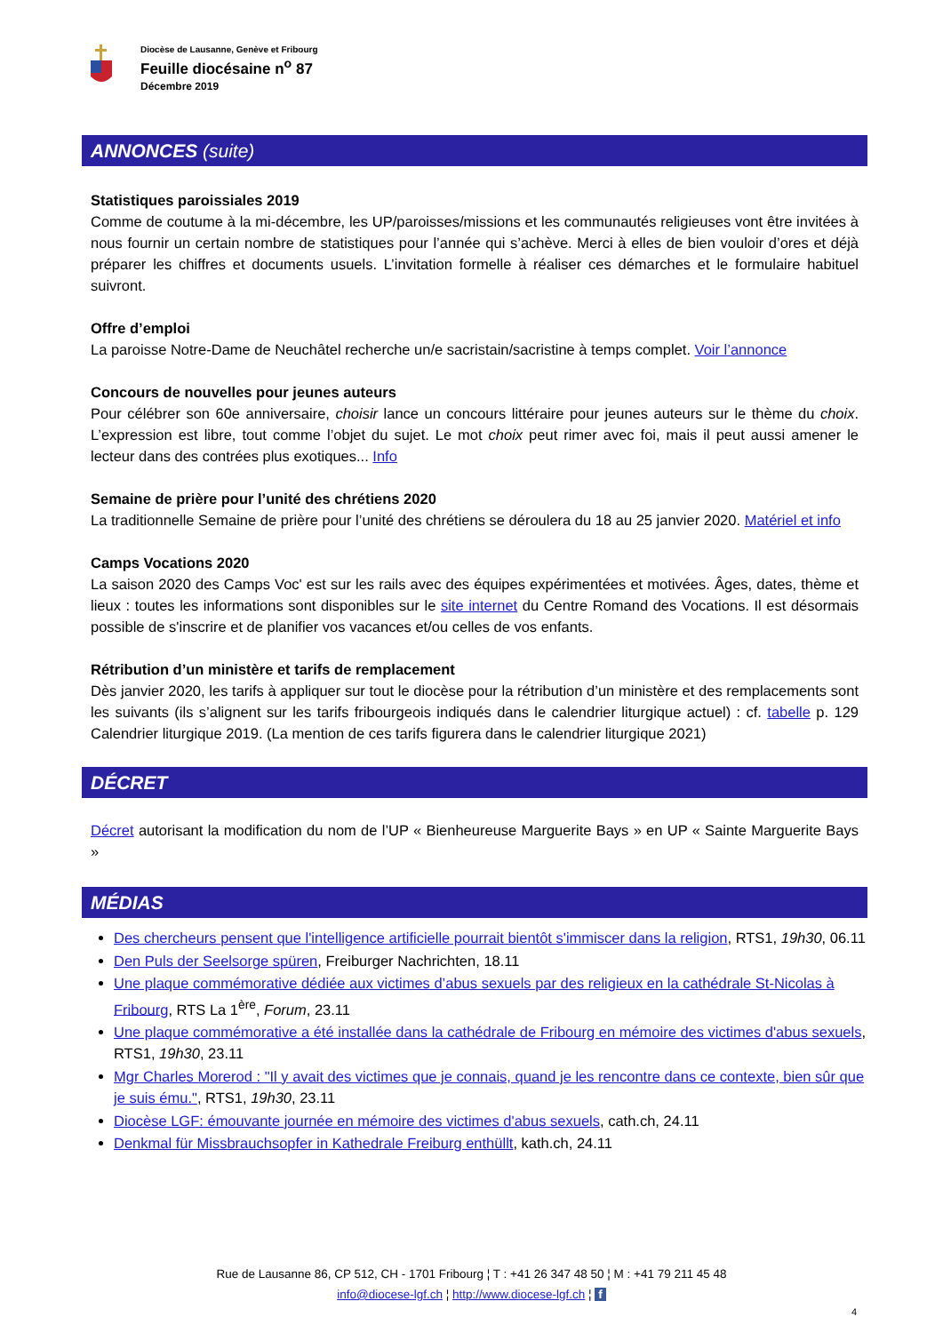Diocèse de Lausanne, Genève et Fribourg
Feuille diocésaine n<sup>o</sup> 87
Décembre 2019
ANNONCES (suite)
Statistiques paroissiales 2019
Comme de coutume à la mi-décembre, les UP/paroisses/missions et les communautés religieuses vont être invitées à nous fournir un certain nombre de statistiques pour l’année qui s’achève. Merci à elles de bien vouloir d’ores et déjà préparer les chiffres et documents usuels. L’invitation formelle à réaliser ces démarches et le formulaire habituel suivront.
Offre d’emploi
La paroisse Notre-Dame de Neuchâtel recherche un/e sacristain/sacristine à temps complet. Voir l’annonce
Concours de nouvelles pour jeunes auteurs
Pour célébrer son 60e anniversaire, choisir lance un concours littéraire pour jeunes auteurs sur le thème du choix. L’expression est libre, tout comme l’objet du sujet. Le mot choix peut rimer avec foi, mais il peut aussi amener le lecteur dans des contrées plus exotiques... Info
Semaine de prière pour l’unité des chrétiens 2020
La traditionnelle Semaine de prière pour l’unité des chrétiens se déroulera du 18 au 25 janvier 2020. Matériel et info
Camps Vocations 2020
La saison 2020 des Camps Voc' est sur les rails avec des équipes expérimentées et motivées. Âges, dates, thème et lieux : toutes les informations sont disponibles sur le site internet du Centre Romand des Vocations. Il est désormais possible de s'inscrire et de planifier vos vacances et/ou celles de vos enfants.
Rétribution d’un ministère et tarifs de remplacement
Dès janvier 2020, les tarifs à appliquer sur tout le diocèse pour la rétribution d’un ministère et des remplacements sont les suivants (ils s’alignent sur les tarifs fribourgeois indiqués dans le calendrier liturgique actuel) : cf. tabelle p. 129 Calendrier liturgique 2019. (La mention de ces tarifs figurera dans le calendrier liturgique 2021)
DÉCRET
Décret autorisant la modification du nom de l’UP « Bienheureuse Marguerite Bays » en UP « Sainte Marguerite Bays »
MÉDIAS
Des chercheurs pensent que l'intelligence artificielle pourrait bientôt s'immiscer dans la religion, RTS1, 19h30, 06.11
Den Puls der Seelsorge spüren, Freiburger Nachrichten, 18.11
Une plaque commémorative dédiée aux victimes d’abus sexuels par des religieux en la cathédrale St-Nicolas à Fribourg, RTS La 1<sup>ère</sup>, Forum, 23.11
Une plaque commémorative a été installée dans la cathédrale de Fribourg en mémoire des victimes d'abus sexuels, RTS1, 19h30, 23.11
Mgr Charles Morerod : "Il y avait des victimes que je connais, quand je les rencontre dans ce contexte, bien sûr que je suis ému.", RTS1, 19h30, 23.11
Diocèse LGF: émouvante journée en mémoire des victimes d'abus sexuels, cath.ch, 24.11
Denkmal für Missbrauchsopfer in Kathedrale Freiburg enthüllt, kath.ch, 24.11
Rue de Lausanne 86, CP 512, CH - 1701 Fribourg ¦ T : +41 26 347 48 50 ¦ M : +41 79 211 45 48
info@diocese-lgf.ch ¦ http://www.diocese-lgf.ch ¦ f
4